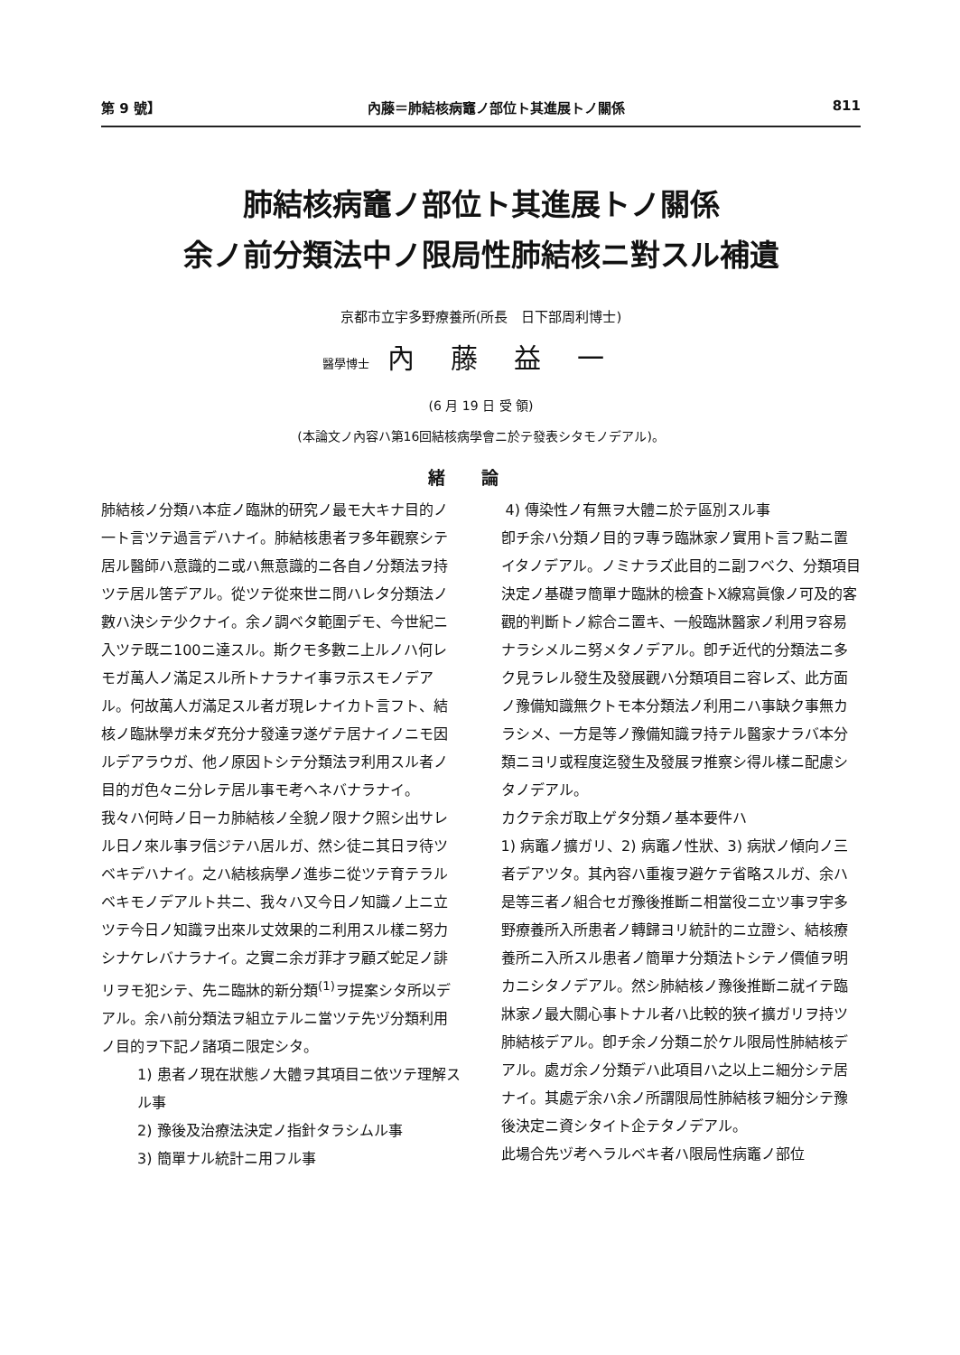第 9 號】 內藤＝肺結核病竈ノ部位ト其進展トノ關係 811
肺結核病竈ノ部位ト其進展トノ關係
余ノ前分類法中ノ限局性肺結核ニ對スル補遺
京都市立宇多野療養所(所長　日下部周利博士)
醫學博士 內藤益一
(6 月 19 日 受 領)
(本論文ノ內容ハ第16回結核病學會ニ於テ發表シタモノデアル)。
緒論
肺結核ノ分類ハ本症ノ臨牀的研究ノ最モ大キナ目的ノ一ト言ツテ過言デハナイ。肺結核患者ヲ多年觀察シテ居ル醫師ハ意識的ニ或ハ無意識的ニ各自ノ分類法ヲ持ツテ居ル筈デアル。從ツテ從來世ニ問ハレタ分類法ノ數ハ決シテ少クナイ。余ノ調ベタ範圍デモ、今世紀ニ入ツテ既ニ100ニ達スル。斯クモ多數ニ上ルノハ何レモガ萬人ノ滿足スル所トナラナイ事ヲ示スモノデアル。何故萬人ガ滿足スル者ガ現レナイカト言フト、結核ノ臨牀學ガ未ダ充分ナ發達ヲ遂ゲテ居ナイノニモ因ルデアラウガ、他ノ原因トシテ分類法ヲ利用スル者ノ目的ガ色々ニ分レテ居ル事モ考ヘネバナラナイ。
我々ハ何時ノ日ーカ肺結核ノ全貌ノ限ナク照シ出サレル日ノ來ル事ヲ信ジテハ居ルガ、然シ徒ニ其日ヲ待ツベキデハナイ。之ハ結核病學ノ進歩ニ從ツテ育テラルベキモノデアルト共ニ、我々ハ又今日ノ知識ノ上ニ立ツテ今日ノ知識ヲ出來ル丈效果的ニ利用スル樣ニ努力シナケレバナラナイ。之實ニ余ガ菲才ヲ顧ズ蛇足ノ誹リヲモ犯シテ、先ニ臨牀的新分類<sup>(1)</sup>ヲ提案シタ所以デアル。余ハ前分類法ヲ組立テルニ當ツテ先ヅ分類利用ノ目的ヲ下記ノ諸項ニ限定シタ。
1) 患者ノ現在狀態ノ大體ヲ其項目ニ依ツテ理解スル事
2) 豫後及治療法決定ノ指針タラシムル事
3) 簡單ナル統計ニ用フル事
4) 傳染性ノ有無ヲ大體ニ於テ區別スル事
卽チ余ハ分類ノ目的ヲ專ラ臨牀家ノ實用ト言フ點ニ置イタノデアル。ノミナラズ此目的ニ副フベク、分類項目決定ノ基礎ヲ簡單ナ臨牀的檢査トX線寫眞像ノ可及的客觀的判斷トノ綜合ニ置キ、一般臨牀醫家ノ利用ヲ容易ナラシメルニ努メタノデアル。卽チ近代的分類法ニ多ク見ラレル發生及發展觀ハ分類項目ニ容レズ、此方面ノ豫備知識無クトモ本分類法ノ利用ニハ事缺ク事無カラシメ、一方是等ノ豫備知識ヲ持テル醫家ナラバ本分類ニヨリ或程度迄發生及發展ヲ推察シ得ル樣ニ配慮シタノデアル。
カクテ余ガ取上ゲタ分類ノ基本要件ハ
1) 病竈ノ擴ガリ、2) 病竈ノ性狀、3) 病狀ノ傾向ノ三者デアツタ。其內容ハ重複ヲ避ケテ省略スルガ、余ハ是等三者ノ組合セガ豫後推斷ニ相當役ニ立ツ事ヲ宇多野療養所入所患者ノ轉歸ヨリ統計的ニ立證シ、結核療養所ニ入所スル患者ノ簡單ナ分類法トシテノ價値ヲ明カニシタノデアル。然シ肺結核ノ豫後推斷ニ就イテ臨牀家ノ最大關心事トナル者ハ比較的狹イ擴ガリヲ持ツ肺結核デアル。卽チ余ノ分類ニ於ケル限局性肺結核デアル。處ガ余ノ分類デハ此項目ハ之以上ニ細分シテ居ナイ。其處デ余ハ余ノ所謂限局性肺結核ヲ細分シテ豫後決定ニ資シタイト企テタノデアル。
此場合先ヅ考ヘラルベキ者ハ限局性病竈ノ部位